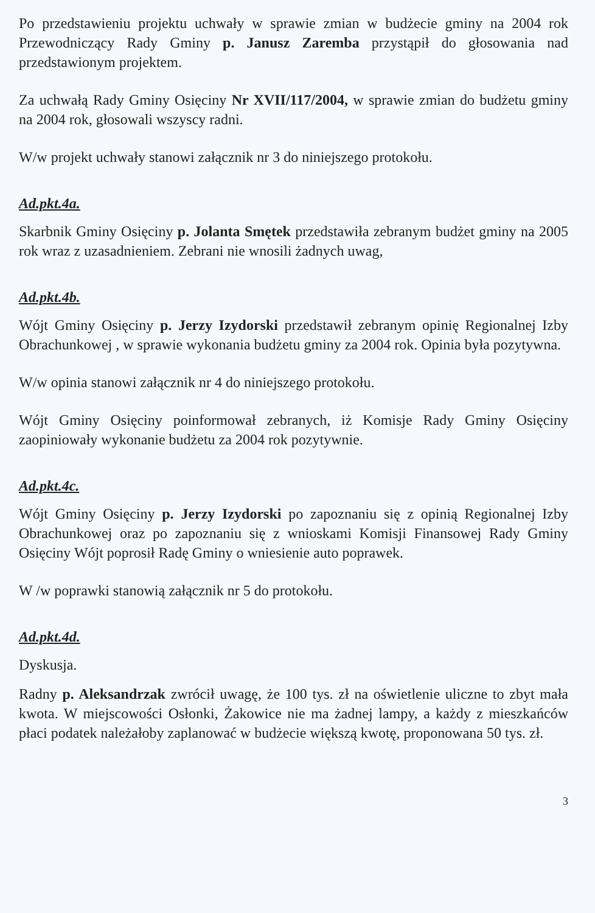Po przedstawieniu projektu uchwały w sprawie zmian w budżecie gminy na 2004 rok Przewodniczący Rady Gminy p. Janusz Zaremba przystąpił do głosowania nad przedstawionym projektem.
Za uchwałą Rady Gminy Osięciny Nr XVII/117/2004, w sprawie zmian do budżetu gminy na 2004 rok, głosowali wszyscy radni.
W/w projekt uchwały stanowi załącznik nr 3 do niniejszego protokołu.
Ad.pkt.4a.
Skarbnik Gminy Osięciny p. Jolanta Smętek przedstawiła zebranym budżet gminy na 2005 rok wraz z uzasadnieniem. Zebrani nie wnosili żadnych uwag,
Ad.pkt.4b.
Wójt Gminy Osięciny p. Jerzy Izydorski przedstawił zebranym opinię Regionalnej Izby Obrachunkowej , w sprawie wykonania budżetu gminy za 2004 rok. Opinia była pozytywna.
W/w opinia stanowi załącznik nr 4 do niniejszego protokołu.
Wójt Gminy Osięciny poinformował zebranych, iż Komisje Rady Gminy Osięciny zaopiniowały wykonanie budżetu za 2004 rok pozytywnie.
Ad.pkt.4c.
Wójt Gminy Osięciny p. Jerzy Izydorski po zapoznaniu się z opinią Regionalnej Izby Obrachunkowej oraz po zapoznaniu się z wnioskami Komisji Finansowej Rady Gminy Osięciny Wójt poprosił Radę Gminy o wniesienie auto poprawek.
W /w poprawki stanowią załącznik nr 5 do protokołu.
Ad.pkt.4d.
Dyskusja.
Radny p. Aleksandrzak zwrócił uwagę, że 100 tys. zł na oświetlenie uliczne to zbyt mała kwota. W miejscowości Osłonki, Żakowice nie ma żadnej lampy, a każdy z mieszkańców płaci podatek należałoby zaplanować w budżecie większą kwotę, proponowana 50 tys. zł.
3